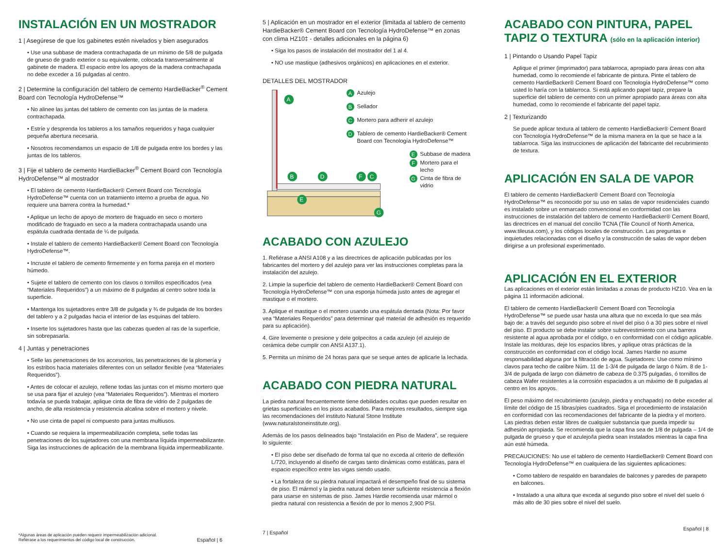INSTALACIÓN EN UN MOSTRADOR
1 | Asegúrese de que los gabinetes estén nivelados y bien asegurados
• Use una subbase de madera contrachapada de un mínimo de 5/8 de pulgada de grueso de grado exterior o su equivalente, colocada transversalmente al gabinete de madera. El espacio entre los apoyos de la madera contrachapada no debe exceder a 16 pulgadas al centro.
2 | Determine la configuración del tablero de cemento HardieBacker<sup>®</sup> Cement Board con Tecnología HydroDefense™
• No alinee las juntas del tablero de cemento con las juntas de la madera contrachapada.
• Estríe y desprenda los tableros a los tamaños requeridos y haga cualquier pequeña abertura necesaria.
• Nosotros recomendamos un espacio de 1/8 de pulgada entre los bordes y las juntas de los tableros.
3 | Fije el tablero de cemento HardieBacker<sup>®</sup> Cement Board con Tecnología HydroDefense™ al mostrador
• El tablero de cemento HardieBacker® Cement Board con Tecnología HydroDefense™ cuenta con un tratamiento interno a prueba de agua. No requiere una barrera contra la humedad.*
• Aplique un lecho de apoyo de mortero de fraguado en seco o mortero modificado de fraguado en seco a la madera contrachapada usando una espátula cuadrada dentada de ¼ de pulgada.
• Instale el tablero de cemento HardieBacker® Cement Board con Tecnología HydroDefense™.
• Incruste el tablero de cemento firmemente y en forma pareja en el mortero húmedo.
• Sujete el tablero de cemento con los clavos o tornillos especificados (vea “Materiales Requeridos”) a un máximo de 8 pulgadas al centro sobre toda la superficie.
• Mantenga los sujetadores entre 3/8 de pulgada y ¾ de pulgada de los bordes del tablero y a 2 pulgadas hacia el interior de las esquinas del tablero.
• Inserte los sujetadores hasta que las cabezas queden al ras de la superficie, sin sobrepasarla.
4 | Juntas y penetraciones
• Selle las penetraciones de los accesorios, las penetraciones de la plomería y los estribos hacia materiales diferentes con un sellador flexible (vea “Materiales Requeridos”).
• Antes de colocar el azulejo, rellene todas las juntas con el mismo mortero que se usa para fijar el azulejo (vea “Materiales Requeridos”). Mientras el mortero todavía se pueda trabajar, aplique cinta de fibra de vidrio de 2 pulgadas de ancho, de alta resistencia y resistencia alcalina sobre el mortero y nivele.
• No use cinta de papel ni compuesto para juntas multiusos.
• Cuando se requiera la impermeabilización completa, selle todas las penetraciones de los sujetadores con una membrana líquida impermeabilizante. Siga las instrucciones de aplicación de la membrana líquida impermeabilizante.
*Algunas áreas de aplicación pueden requerir impermeabilización adicional.
Refiérase a los requerimientos del código local de construcción. Español | 6
5 | Aplicación en un mostrador en el exterior (limitada al tablero de cemento HardieBacker® Cement Board con Tecnología HydroDefense™ en zonas con clima HZ10‡ - detalles adicionales en la página 6)
• Siga los pasos de instalación del mostrador del 1 al 4.
• NO use mastique (adhesivos orgánicos) en aplicaciones en el exterior.
DETALLES DEL MOSTRADOR
A
B
D
F
C
E
G
A Azulejo
B Sellador
C Mortero para adherir el azulejo
D Tablero de cemento HardieBacker® Cement Board con Tecnología HydroDefense™
E Subbase de madera
F Mortero para el lecho
G Cinta de fibra de vidrio
ACABADO CON AZULEJO
1. Refiérase a ANSI A108 y a las directrices de aplicación publicadas por los fabricantes del mortero y del azulejo para ver las instrucciones completas para la instalación del azulejo.
2. Limpie la superficie del tablero de cemento HardieBacker® Cement Board con Tecnología HydroDefense™ con una esponja húmeda justo antes de agregar el mastique o el mortero.
3. Aplique el mastique o el mortero usando una espátula dentada (Nota: Por favor vea “Materiales Requeridos” para determinar qué material de adhesión es requerido para su aplicación).
4. Gire levemente o presione y dele golpecitos a cada azulejo (el azulejo de cerámica debe cumplir con ANSI A137.1).
5. Permita un mínimo de 24 horas para que se seque antes de aplicarle la lechada.
ACABADO CON PIEDRA NATURAL
La piedra natural frecuentemente tiene debilidades ocultas que pueden resultar en grietas superficiales en los pisos acabados. Para mejores resultados, siempre siga las recomendaciones del instituto Natural Stone Institute (www.naturalstoneinstitute.org).
Además de los pasos delineados bajo “Instalación en Piso de Madera”, se requiere lo siguiente:
• El piso debe ser diseñado de forma tal que no exceda al criterio de deflexión L/720, incluyendo al diseño de cargas tanto dinámicas como estáticas, para el espacio específico entre las vigas siendo usado.
• La fortaleza de su piedra natural impactará el desempeño final de su sistema de piso. El mármol y la piedra natural deben tener suficiente resistencia a flexión para usarse en sistemas de piso. James Hardie recomienda usar mármol o piedra natural con resistencia a flexión de por lo menos 2,900 PSI.
7 | Español
ACABADO CON PINTURA, PAPEL TAPIZ O TEXTURA (sólo en la aplicación interior)
1 | Pintando o Usando Papel Tapiz
Aplique el primer (imprimador) para tablarroca, apropiado para áreas con alta humedad, como lo recomiende el fabricante de pintura. Pinte el tablero de cemento HardieBacker® Cement Board con Tecnología HydroDefense™ como usted lo haría con la tablarroca. Si está aplicando papel tapiz, prepare la superficie del tablero de cemento con un primer apropiado para áreas con alta humedad, como lo recomiende el fabricante del papel tapiz.
2 | Texturizando
Se puede aplicar textura al tablero de cemento HardieBacker® Cement Board con Tecnología HydroDefense™ de la misma manera en la que se hace a la tablarroca. Siga las instrucciones de aplicación del fabricante del recubrimiento de textura.
APLICACIÓN EN SALA DE VAPOR
El tablero de cemento HardieBacker® Cement Board con Tecnología HydroDefense™ es reconocido por su uso en salas de vapor residenciales cuando es instalado sobre un enmarcado convencional en conformidad con las instrucciones de instalación del tablero de cemento HardieBacker® Cement Board, las directrices en el manual del concilio TCNA (Tile Council of North America, www.tileusa.com), y los códigos locales de construcción. Las preguntas e inquietudes relacionadas con el diseño y la construcción de salas de vapor deben dirigirse a un profesional experimentado.
APLICACIÓN EN EL EXTERIOR
Las aplicaciones en el exterior están limitadas a zonas de producto HZ10. Vea en la página 11 información adicional.
El tablero de cemento HardieBacker® Cement Board con Tecnología HydroDefense™ se puede usar hasta una altura que no exceda lo que sea más bajo de: a través del segundo piso sobre el nivel del piso ó a 30 pies sobre el nivel del piso. El producto se debe instalar sobre subrevestimiento con una barrera resistente al agua aprobada por el código, o en conformidad con el código aplicable. Instale las molduras, deje los espacios libres, y aplique otras prácticas de la construcción en conformidad con el código local. James Hardie no asume responsabilidad alguna por la filtración de agua. Sujetadores: Use como mínimo clavos para techo de calibre Núm. 11 de 1-3/4 de pulgada de largo ó Núm. 8 de 1-3/4 de pulgada de largo con diámetro de cabeza de 0.375 pulgadas, ó tornillos de cabeza Wafer resistentes a la corrosión espaciados a un máximo de 8 pulgadas al centro en los apoyos.
El peso máximo del recubrimiento (azulejo, piedra y enchapado) no debe exceder al límite del código de 15 libras/pies cuadrados. Siga el procedimiento de instalación en conformidad con las recomendaciones del fabricante de la piedra y el mortero. Las piedras deben estar libres de cualquier substancia que pueda impedir su adhesión apropiada. Se recomienda que la capa fina sea de 1/8 de pulgada – 1/4 de pulgada de grueso y que el azulejo/la piedra sean instalados mientras la capa fina aún esté húmeda.
PRECAUCIONES: No use el tablero de cemento HardieBacker® Cement Board con Tecnología HydroDefense™ en cualquiera de las siguientes aplicaciones:
• Como tablero de respaldo en barandales de balcones y paredes de parapeto en balcones.
• Instalado a una altura que exceda al segundo piso sobre el nivel del suelo ó más alto de 30 pies sobre el nivel del suelo.
Español | 8